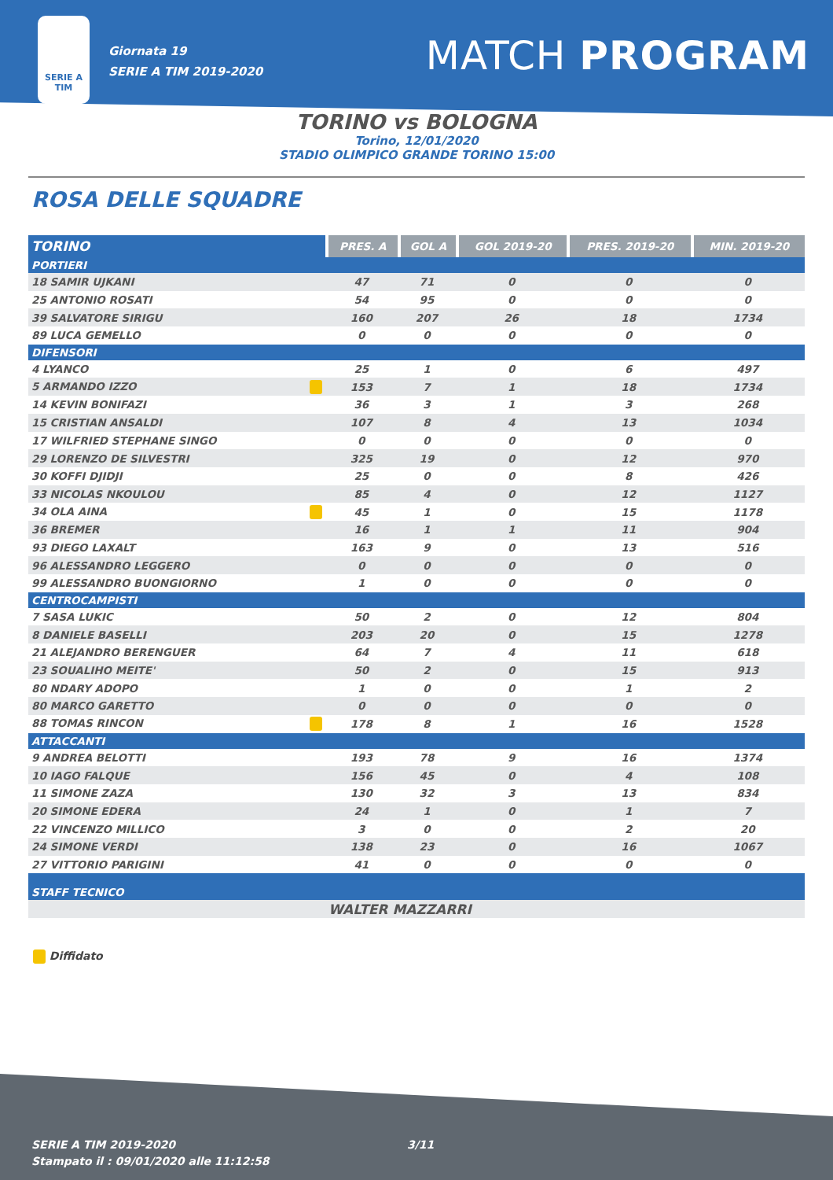SERIE A TIM
Giornata 19
SERIE A TIM 2019-2020
MATCH PROGRAM
TORINO vs BOLOGNA
Torino, 12/01/2020
STADIO OLIMPICO GRANDE TORINO 15:00
ROSA DELLE SQUADRE
| TORINO | PRES. A | GOL A | GOL 2019-20 | PRES. 2019-20 | MIN. 2019-20 |
| --- | --- | --- | --- | --- | --- |
| PORTIERI | | | | | |
| 18 SAMIR UJKANI | 47 | 71 | 0 | 0 | 0 |
| 25 ANTONIO ROSATI | 54 | 95 | 0 | 0 | 0 |
| 39 SALVATORE SIRIGU | 160 | 207 | 26 | 18 | 1734 |
| 89 LUCA GEMELLO | 0 | 0 | 0 | 0 | 0 |
| DIFENSORI | | | | | |
| 4 LYANCO | 25 | 1 | 0 | 6 | 497 |
| 5 ARMANDO IZZO | 153 | 7 | 1 | 18 | 1734 |
| 14 KEVIN BONIFAZI | 36 | 3 | 1 | 3 | 268 |
| 15 CRISTIAN ANSALDI | 107 | 8 | 4 | 13 | 1034 |
| 17 WILFRIED STEPHANE SINGO | 0 | 0 | 0 | 0 | 0 |
| 29 LORENZO DE SILVESTRI | 325 | 19 | 0 | 12 | 970 |
| 30 KOFFI DJIDJI | 25 | 0 | 0 | 8 | 426 |
| 33 NICOLAS NKOULOU | 85 | 4 | 0 | 12 | 1127 |
| 34 OLA AINA | 45 | 1 | 0 | 15 | 1178 |
| 36 BREMER | 16 | 1 | 1 | 11 | 904 |
| 93 DIEGO LAXALT | 163 | 9 | 0 | 13 | 516 |
| 96 ALESSANDRO LEGGERO | 0 | 0 | 0 | 0 | 0 |
| 99 ALESSANDRO BUONGIORNO | 1 | 0 | 0 | 0 | 0 |
| CENTROCAMPISTI | | | | | |
| 7 SASA LUKIC | 50 | 2 | 0 | 12 | 804 |
| 8 DANIELE BASELLI | 203 | 20 | 0 | 15 | 1278 |
| 21 ALEJANDRO BERENGUER | 64 | 7 | 4 | 11 | 618 |
| 23 SOUALIHO MEITE' | 50 | 2 | 0 | 15 | 913 |
| 80 NDARY ADOPO | 1 | 0 | 0 | 1 | 2 |
| 80 MARCO GARETTO | 0 | 0 | 0 | 0 | 0 |
| 88 TOMAS RINCON | 178 | 8 | 1 | 16 | 1528 |
| ATTACCANTI | | | | | |
| 9 ANDREA BELOTTI | 193 | 78 | 9 | 16 | 1374 |
| 10 IAGO FALQUE | 156 | 45 | 0 | 4 | 108 |
| 11 SIMONE ZAZA | 130 | 32 | 3 | 13 | 834 |
| 20 SIMONE EDERA | 24 | 1 | 0 | 1 | 7 |
| 22 VINCENZO MILLICO | 3 | 0 | 0 | 2 | 20 |
| 24 SIMONE VERDI | 138 | 23 | 0 | 16 | 1067 |
| 27 VITTORIO PARIGINI | 41 | 0 | 0 | 0 | 0 |
| STAFF TECNICO | | | | | |
| | WALTER MAZZARRI | | | | |
Diffidato
SERIE A TIM 2019-2020
Stampato il : 09/01/2020 alle 11:12:58
3/11